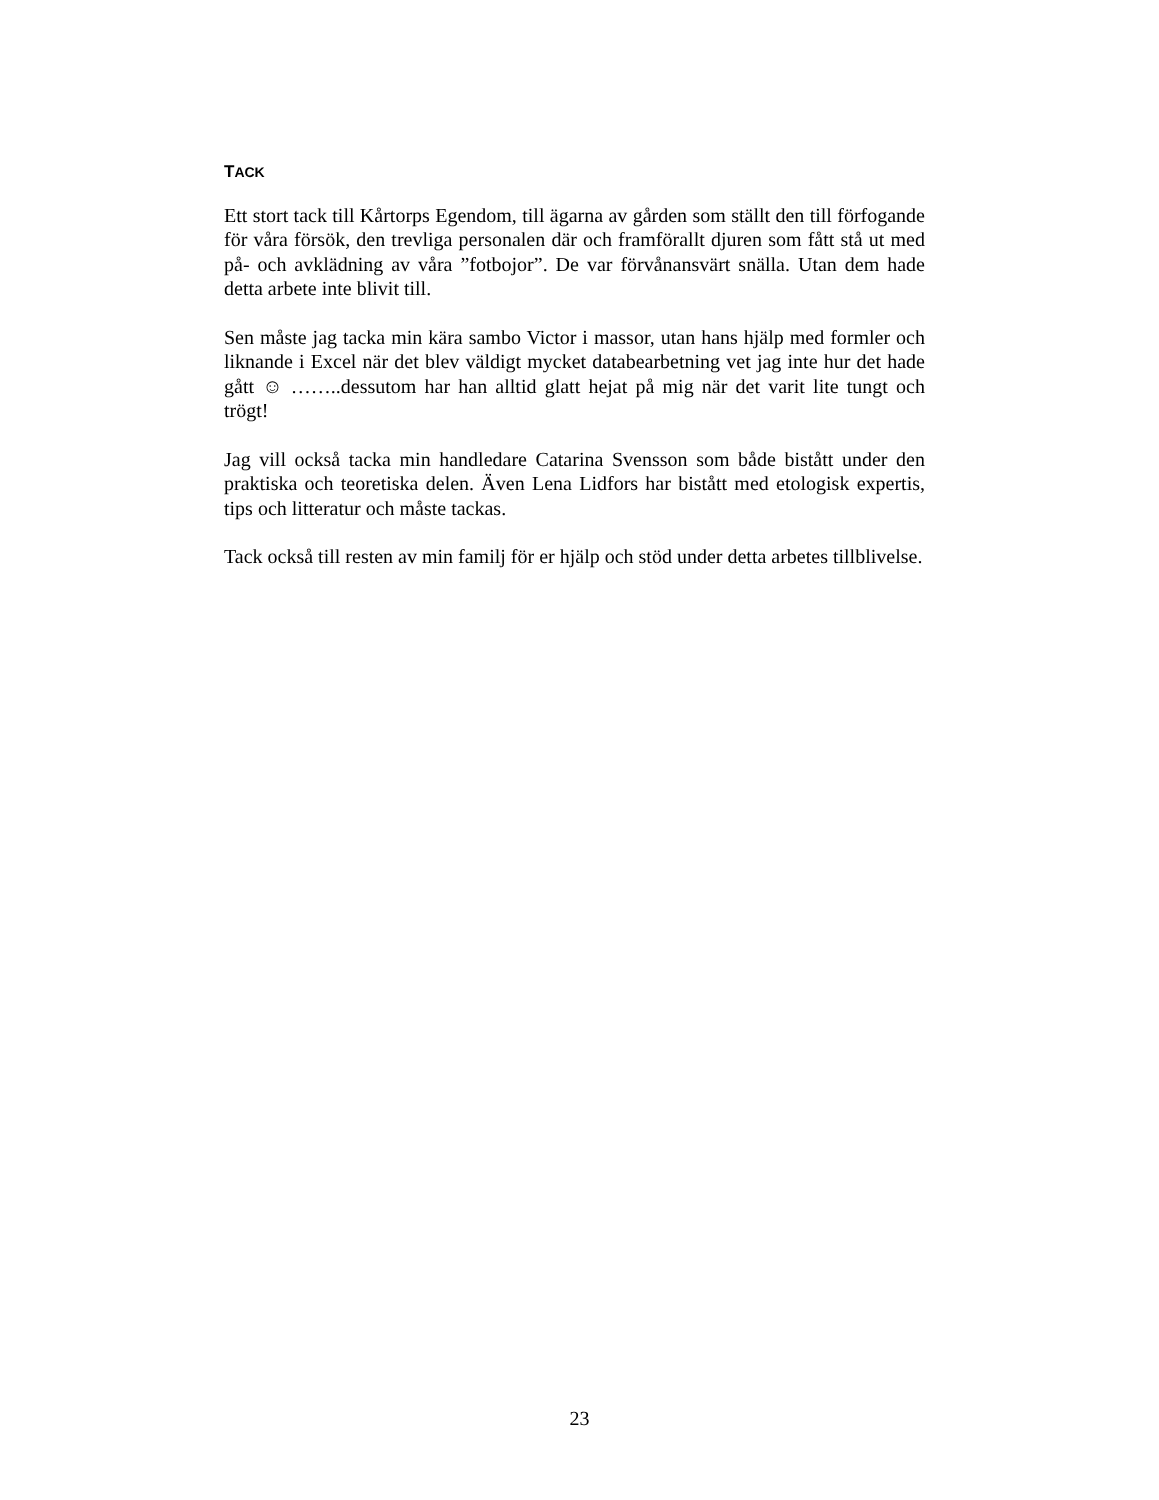TACK
Ett stort tack till Kårtorps Egendom, till ägarna av gården som ställt den till förfogande för våra försök, den trevliga personalen där och framförallt djuren som fått stå ut med på- och avklädning av våra ”fotbojor”. De var förvånansvärt snälla. Utan dem hade detta arbete inte blivit till.
Sen måste jag tacka min kära sambo Victor i massor, utan hans hjälp med formler och liknande i Excel när det blev väldigt mycket databearbetning vet jag inte hur det hade gått ☺ ……..dessutom har han alltid glatt hejat på mig när det varit lite tungt och trögt!
Jag vill också tacka min handledare Catarina Svensson som både bistått under den praktiska och teoretiska delen. Även Lena Lidfors har bistått med etologisk expertis, tips och litteratur och måste tackas.
Tack också till resten av min familj för er hjälp och stöd under detta arbetes tillblivelse.
23